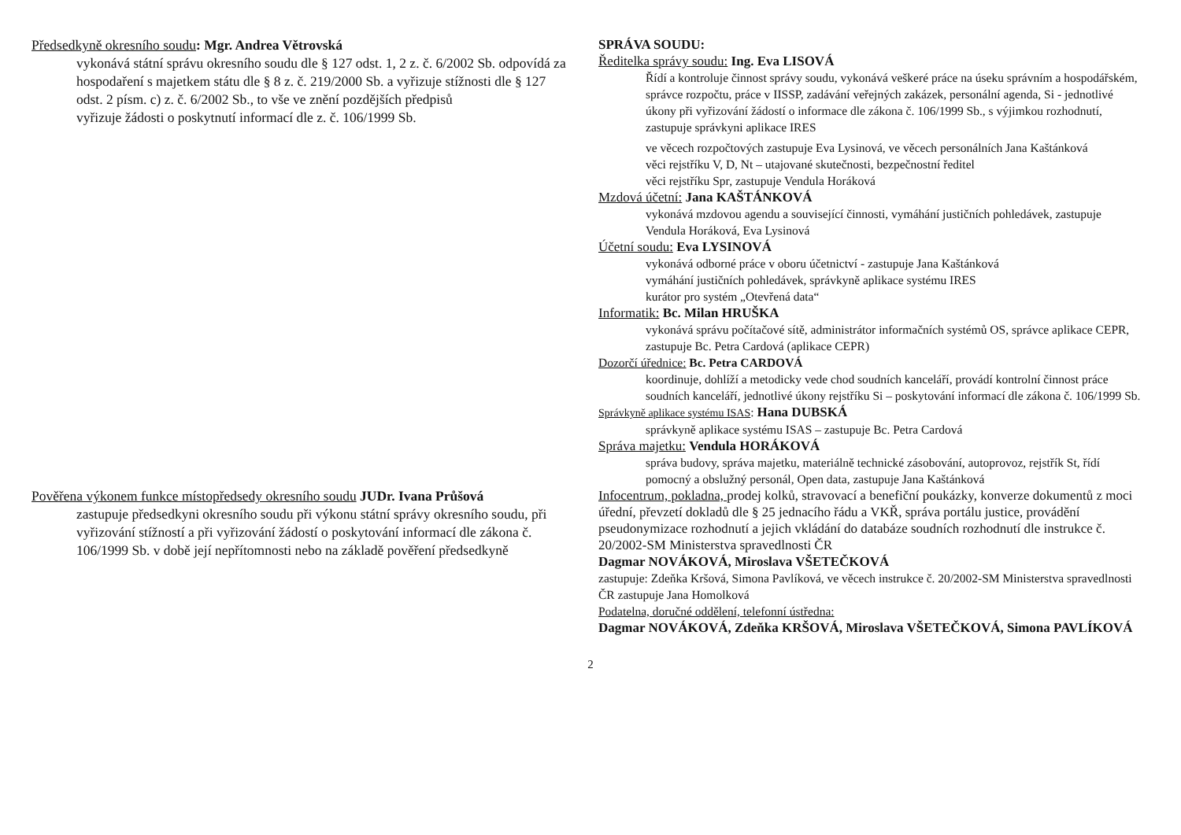Předsedkyně okresního soudu: Mgr. Andrea Větrovská
vykonává státní správu okresního soudu dle § 127 odst. 1, 2 z. č. 6/2002 Sb. odpovídá za hospodaření s majetkem státu dle § 8 z. č. 219/2000 Sb. a vyřizuje stížnosti dle § 127 odst. 2 písm. c) z. č. 6/2002 Sb., to vše ve znění pozdějších předpisů
vyřizuje žádosti o poskytnutí informací dle z. č. 106/1999 Sb.
Pověřena výkonem funkce místopředsedy okresního soudu JUDr. Ivana Průšová
zastupuje předsedkyni okresního soudu při výkonu státní správy okresního soudu, při vyřizování stížností a při vyřizování žádostí o poskytování informací dle zákona č. 106/1999 Sb. v době její nepřítomnosti nebo na základě pověření předsedkyně
SPRÁVA SOUDU:
Ředitelka správy soudu: Ing. Eva LISOVÁ
Řídí a kontroluje činnost správy soudu, vykonává veškeré práce na úseku správním a hospodářském, správce rozpočtu, práce v IISSP, zadávání veřejných zakázek, personální agenda, Si - jednotlivé úkony při vyřizování žádostí o informace dle zákona č. 106/1999 Sb., s výjimkou rozhodnutí, zastupuje správkyni aplikace IRES
ve věcech rozpočtových zastupuje Eva Lysinová, ve věcech personálních Jana Kaštánková
věci rejstříku V, D, Nt – utajované skutečnosti, bezpečnostní ředitel
věci rejstříku Spr, zastupuje Vendula Horáková
Mzdová účetní: Jana KAŠTÁNKOVÁ
vykonává mzdovou agendu a související činnosti, vymáhání justičních pohledávek, zastupuje Vendula Horáková, Eva Lysinová
Účetní soudu: Eva LYSINOVÁ
vykonává odborné práce v oboru účetnictví - zastupuje Jana Kaštánková
vymáhání justičních pohledávek, správkyně aplikace systému IRES
kurátor pro systém „Otevřená data“
Informatik: Bc. Milan HRUŠKA
vykonává správu počítačové sítě, administrátor informačních systémů OS, správce aplikace CEPR, zastupuje Bc. Petra Cardová (aplikace CEPR)
Dozorčí úřednice: Bc. Petra CARDOVÁ
koordinuje, dohlíží a metodicky vede chod soudních kanceláří, provádí kontrolní činnost práce soudních kanceláří, jednotlivé úkony rejstříku Si – poskytování informací dle zákona č. 106/1999 Sb.
Správkyně aplikace systému ISAS: Hana DUBSKÁ
správkyně aplikace systému ISAS – zastupuje Bc. Petra Cardová
Správa majetku: Vendula HORÁKOVÁ
správa budovy, správa majetku, materiálně technické zásobování, autoprovoz, rejstřík St, řídí pomocný a obslužný personál, Open data, zastupuje Jana Kaštánková
Infocentrum, pokladna, prodej kolků, stravovací a benefiční poukázky, konverze dokumentů z moci úřední, převzetí dokladů dle § 25 jednacího řádu a VKŘ, správa portálu justice, provádění pseudonymizace rozhodnutí a jejich vkládání do databáze soudních rozhodnutí dle instrukce č. 20/2002-SM Ministerstva spravedlnosti ČR
Dagmar NOVÁKOVÁ, Miroslava VŠETEČKOVÁ
zastupuje: Zdeňka Kršová, Simona Pavlíková, ve věcech instrukce č. 20/2002-SM Ministerstva spravedlnosti ČR zastupuje Jana Homolková
Podatelna, doručné oddělení, telefonní ústředna:
Dagmar NOVÁKOVÁ, Zdeňka KRŠOVÁ, Miroslava VŠETEČKOVÁ, Simona PAVLÍKOVÁ
2